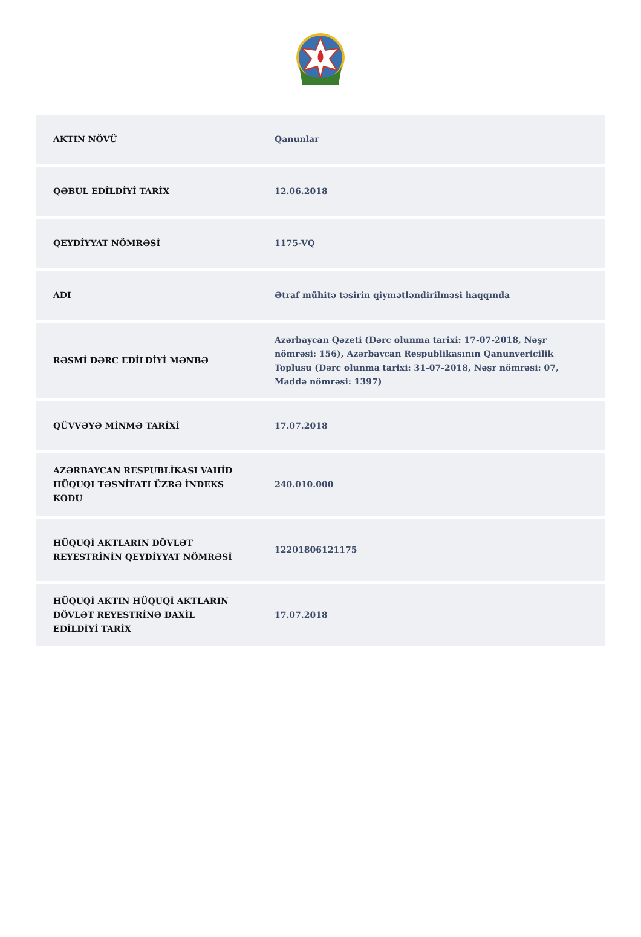| AKTIN NÖVÜ | Qanunlar |
| QƏBUL EDİLDİYİ TARİX | 12.06.2018 |
| QEYDİYYAT NÖMRƏSİ | 1175-VQ |
| ADI | Ətraf mühitə təsirin qiymətləndirilməsi haqqında |
| RƏSMİ DƏRC EDİLDİYİ MƏNBƏ | Azərbaycan Qəzeti (Dərc olunma tarixi: 17-07-2018, Nəşr nömrəsi: 156), Azərbaycan Respublikasının Qanunvericilik Toplusu (Dərc olunma tarixi: 31-07-2018, Nəşr nömrəsi: 07, Maddə nömrəsi: 1397) |
| QÜVVƏYƏ MİNMƏ TARİXİ | 17.07.2018 |
| AZƏRBAYCAN RESPUBLİKASI VAHİD HÜQUQI TƏSNİFATI ÜZRƏ İNDEKS KODU | 240.010.000 |
| HÜQUQİ AKTLARIN DÖVLƏT REYESTRİNİN QEYDİYYAT NÖMRƏSİ | 122018061211​75 |
| HÜQUQİ AKTIN HÜQUQİ AKTLARIN DÖVLƏT REYESTRİNƏ DAXİL EDİLDİYİ TARİX | 17.07.2018 |